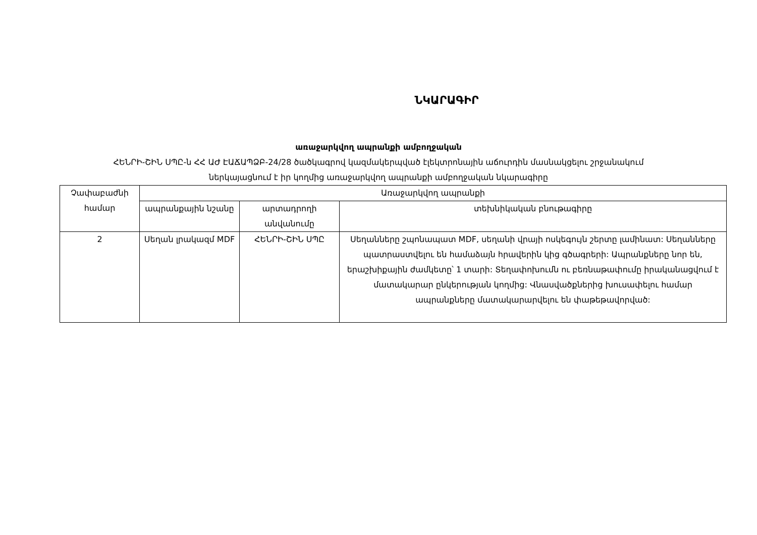ՆԿԱՐԱԳԻՐ
առաջարկվող ապրանքի ամբողջական
ՀԵՆՐԻ-ՇԻՆ ՍՊԸ-ն ՀՀ ԱԺ ԷԱՃԱՊՁԲ-24/28 ծածկագրով կազմակերպված էլեկտրոնային աճուրդին մասնակցելու շրջանակում
ներկայացնում է իր կողմից առաջարկվող ապրանքի ամբողջական նկարագիրը
| Չափաբաժնի համար | Առաջարկվող ապրանքի | | |
| --- | --- | --- | --- |
| | ապրանքային նշանը | արտադրողի անվանումը | տեխնիկական բնութագիրը |
| 2 | Սեղան լրակազմ MDF | ՀԵՆՐԻ-ՇԻՆ ՍՊԸ | Սեղանները շպոնապատ MDF, սեղանի վրայի ոսկեգույն շերտը լամինատ: Սեղանները պատրաստվելու են համաձայն հրավերին կից գծագրերի: Ապրանքները նոր են, երաշխիքային ժամկետը՝ 1 տարի: Տեղափոխումն ու բեռնաթափումը իրականացվում է մատակարար ընկերության կողմից: Վնասվածքներից խուսափելու համար ապրանքները մատակարարվելու են փաթեթավորված: |